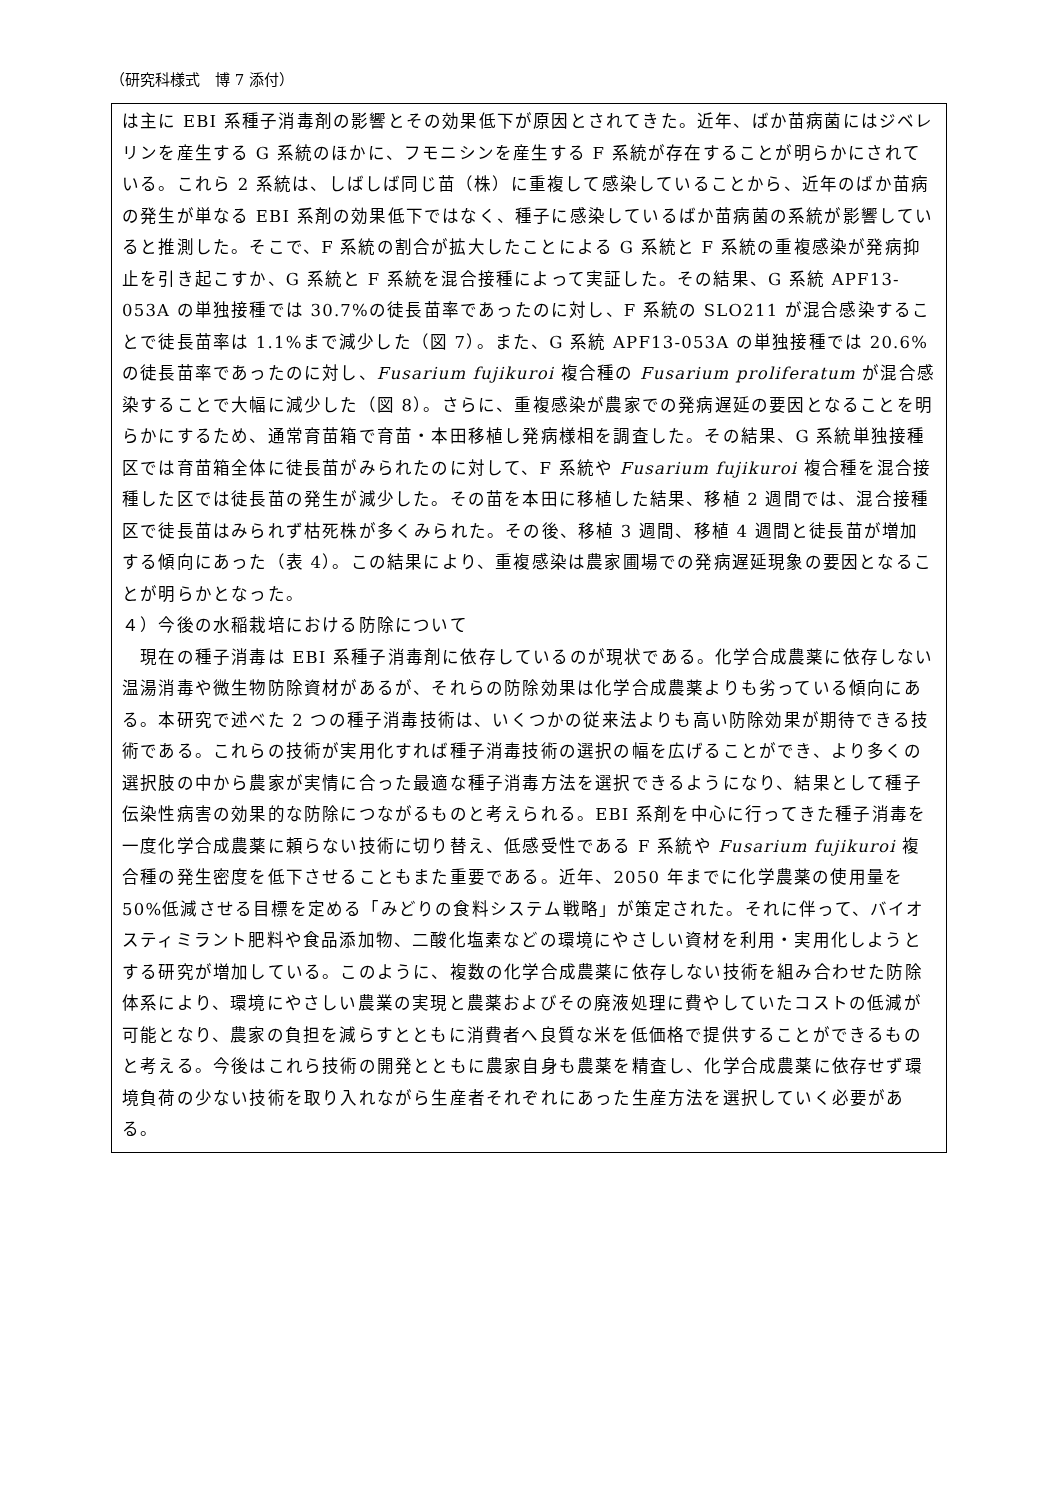（研究科様式　博 7 添付）
は主に EBI 系種子消毒剤の影響とその効果低下が原因とされてきた。近年、ばか苗病菌にはジベレリンを産生する G 系統のほかに、フモニシンを産生する F 系統が存在することが明らかにされている。これら 2 系統は、しばしば同じ苗（株）に重複して感染していることから、近年のばか苗病の発生が単なる EBI 系剤の効果低下ではなく、種子に感染しているばか苗病菌の系統が影響していると推測した。そこで、F 系統の割合が拡大したことによる G 系統と F 系統の重複感染が発病抑止を引き起こすか、G 系統と F 系統を混合接種によって実証した。その結果、G 系統 APF13-053A の単独接種では 30.7%の徒長苗率であったのに対し、F 系統の SLO211 が混合感染することで徒長苗率は 1.1%まで減少した（図 7）。また、G 系統 APF13-053A の単独接種では 20.6%の徒長苗率であったのに対し、Fusarium fujikuroi 複合種の Fusarium proliferatum が混合感染することで大幅に減少した（図 8）。さらに、重複感染が農家での発病遅延の要因となることを明らかにするため、通常育苗箱で育苗・本田移植し発病様相を調査した。その結果、G 系統単独接種区では育苗箱全体に徒長苗がみられたのに対して、F 系統や Fusarium fujikuroi 複合種を混合接種した区では徒長苗の発生が減少した。その苗を本田に移植した結果、移植 2 週間では、混合接種区で徒長苗はみられず枯死株が多くみられた。その後、移植 3 週間、移植 4 週間と徒長苗が増加する傾向にあった（表 4）。この結果により、重複感染は農家圃場での発病遅延現象の要因となることが明らかとなった。
４）今後の水稲栽培における防除について
　現在の種子消毒は EBI 系種子消毒剤に依存しているのが現状である。化学合成農薬に依存しない温湯消毒や微生物防除資材があるが、それらの防除効果は化学合成農薬よりも劣っている傾向にある。本研究で述べた 2 つの種子消毒技術は、いくつかの従来法よりも高い防除効果が期待できる技術である。これらの技術が実用化すれば種子消毒技術の選択の幅を広げることができ、より多くの選択肢の中から農家が実情に合った最適な種子消毒方法を選択できるようになり、結果として種子伝染性病害の効果的な防除につながるものと考えられる。EBI 系剤を中心に行ってきた種子消毒を一度化学合成農薬に頼らない技術に切り替え、低感受性である F 系統や Fusarium fujikuroi 複合種の発生密度を低下させることもまた重要である。近年、2050 年までに化学農薬の使用量を 50%低減させる目標を定める「みどりの食料システム戦略」が策定された。それに伴って、バイオスティミラント肥料や食品添加物、二酸化塩素などの環境にやさしい資材を利用・実用化しようとする研究が増加している。このように、複数の化学合成農薬に依存しない技術を組み合わせた防除体系により、環境にやさしい農業の実現と農薬およびその廃液処理に費やしていたコストの低減が可能となり、農家の負担を減らすとともに消費者へ良質な米を低価格で提供することができるものと考える。今後はこれら技術の開発とともに農家自身も農薬を精査し、化学合成農薬に依存せず環境負荷の少ない技術を取り入れながら生産者それぞれにあった生産方法を選択していく必要がある。